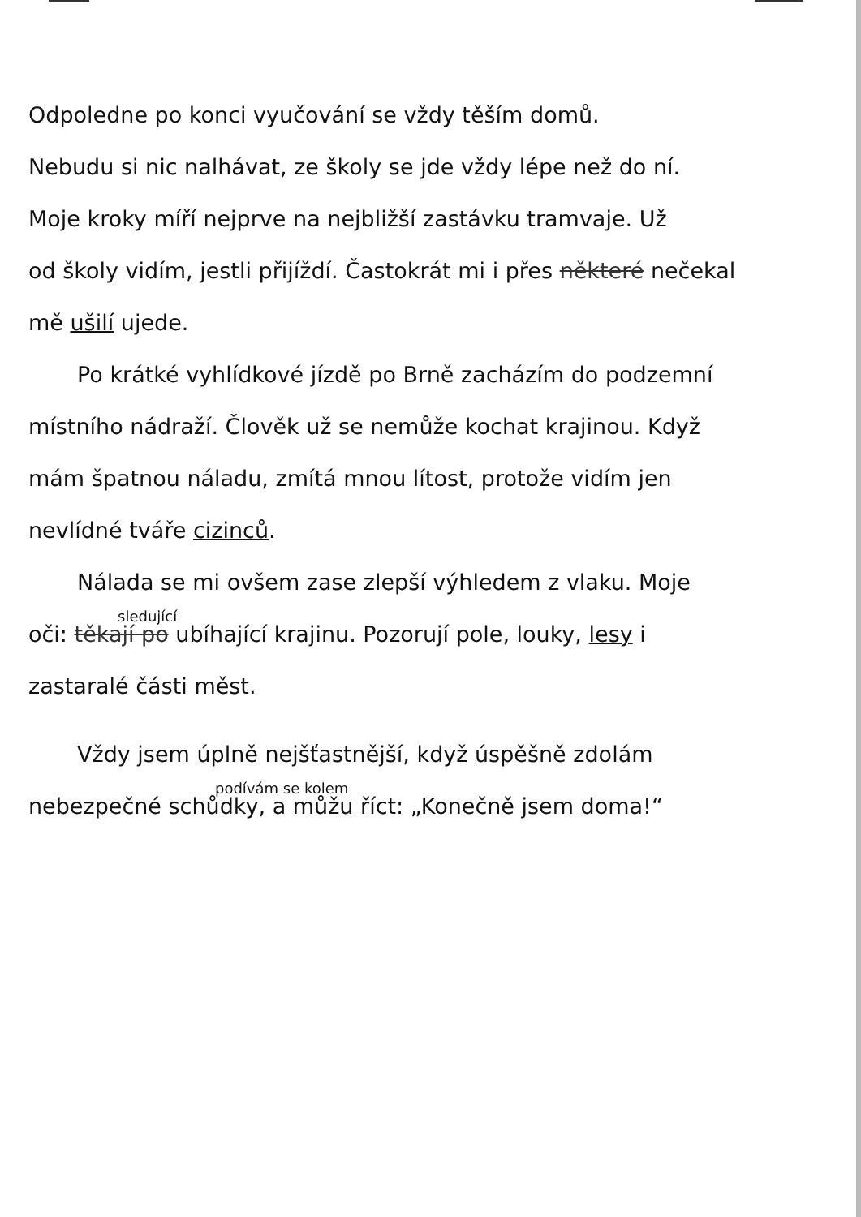Odpoledne po konci vyučování se vždy těším domů.
Nebudu si nic nalhávat, ze školy se jde vždy lépe než do ní.
Moje kroky míří nejprve na nejbližší zastávku tramvaje. Už
od školy vidím, jestli přijíždí. Častokrát mi i přes některé nečekal
mě ušilí ujede.
Po krátké vyhlídkové jízdě po Brně zacházím do podzemní
místního nádraží. Člověk už se nemůže kochat krajinou. Když
mám špatnou náladu, zmítá mnou lítost, protože vidím jen
nevlídné tváře cizinců.
Nálada se mi ovšem zase zlepší výhledem z vlaku. Moje
sledující
oči: těkají po ubíhající krajinu. Pozorují pole, louky, lesy i
zastaralé části měst.
Vždy jsem úplně nejšťastnější, když úspěšně zdolám
podívám se kolem
nebezpečné schůdky, a můžu říct: „Konečně jsem doma!“